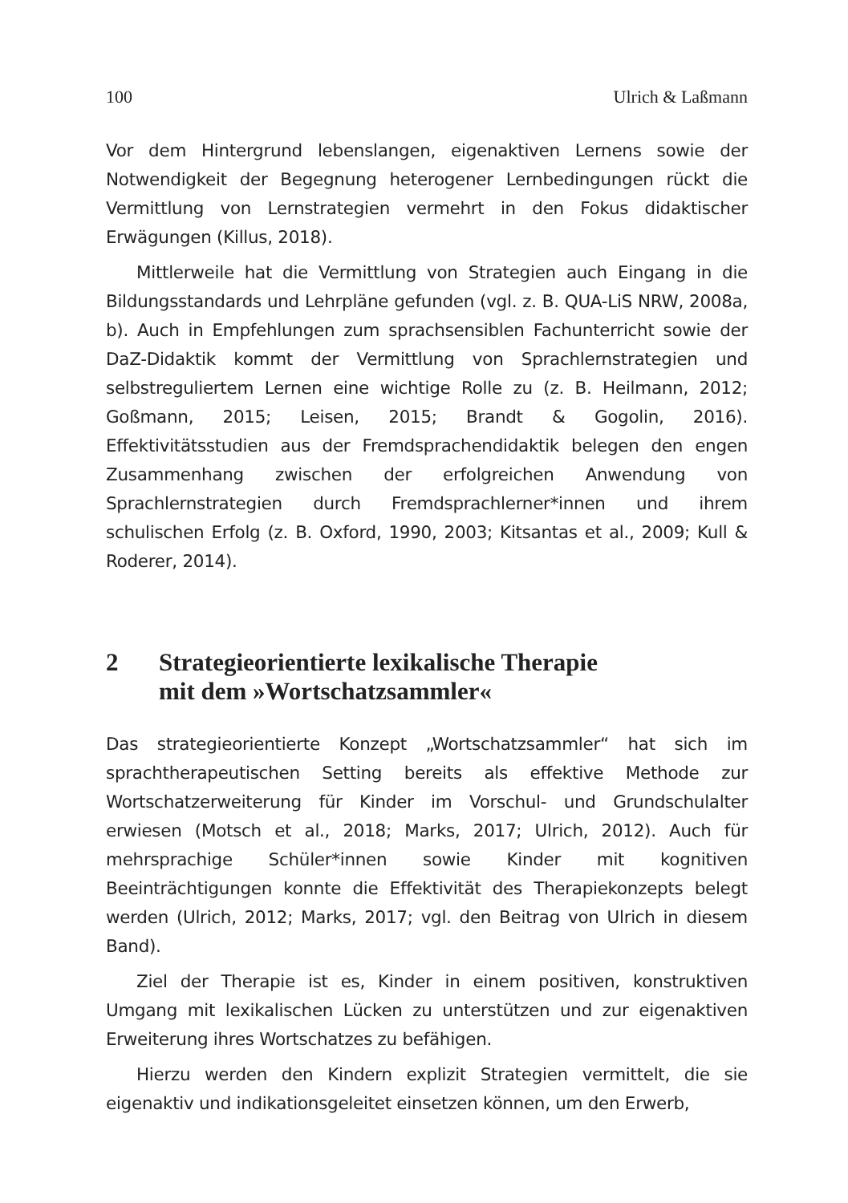100 Ulrich & Laßmann
Vor dem Hintergrund lebenslangen, eigenaktiven Lernens sowie der Notwendigkeit der Begegnung heterogener Lernbedingungen rückt die Vermittlung von Lernstrategien vermehrt in den Fokus didaktischer Erwägungen (Killus, 2018).
Mittlerweile hat die Vermittlung von Strategien auch Eingang in die Bildungsstandards und Lehrpläne gefunden (vgl. z. B. QUA-LiS NRW, 2008a, b). Auch in Empfehlungen zum sprachsensiblen Fachunterricht sowie der DaZ-Didaktik kommt der Vermittlung von Sprachlernstrategien und selbstreguliertem Lernen eine wichtige Rolle zu (z. B. Heilmann, 2012; Goßmann, 2015; Leisen, 2015; Brandt & Gogolin, 2016). Effektivitätsstudien aus der Fremdsprachendidaktik belegen den engen Zusammenhang zwischen der erfolgreichen Anwendung von Sprachlernstrategien durch Fremdsprachlerner*innen und ihrem schulischen Erfolg (z. B. Oxford, 1990, 2003; Kitsantas et al., 2009; Kull & Roderer, 2014).
2 Strategieorientierte lexikalische Therapie
mit dem »Wortschatzsammler«
Das strategieorientierte Konzept „Wortschatzsammler“ hat sich im sprachtherapeutischen Setting bereits als effektive Methode zur Wortschatzerweiterung für Kinder im Vorschul- und Grundschulalter erwiesen (Motsch et al., 2018; Marks, 2017; Ulrich, 2012). Auch für mehrsprachige Schüler*innen sowie Kinder mit kognitiven Beeinträchtigungen konnte die Effektivität des Therapiekonzepts belegt werden (Ulrich, 2012; Marks, 2017; vgl. den Beitrag von Ulrich in diesem Band).
Ziel der Therapie ist es, Kinder in einem positiven, konstruktiven Umgang mit lexikalischen Lücken zu unterstützen und zur eigenaktiven Erweiterung ihres Wortschatzes zu befähigen.
Hierzu werden den Kindern explizit Strategien vermittelt, die sie eigenaktiv und indikationsgeleitet einsetzen können, um den Erwerb,